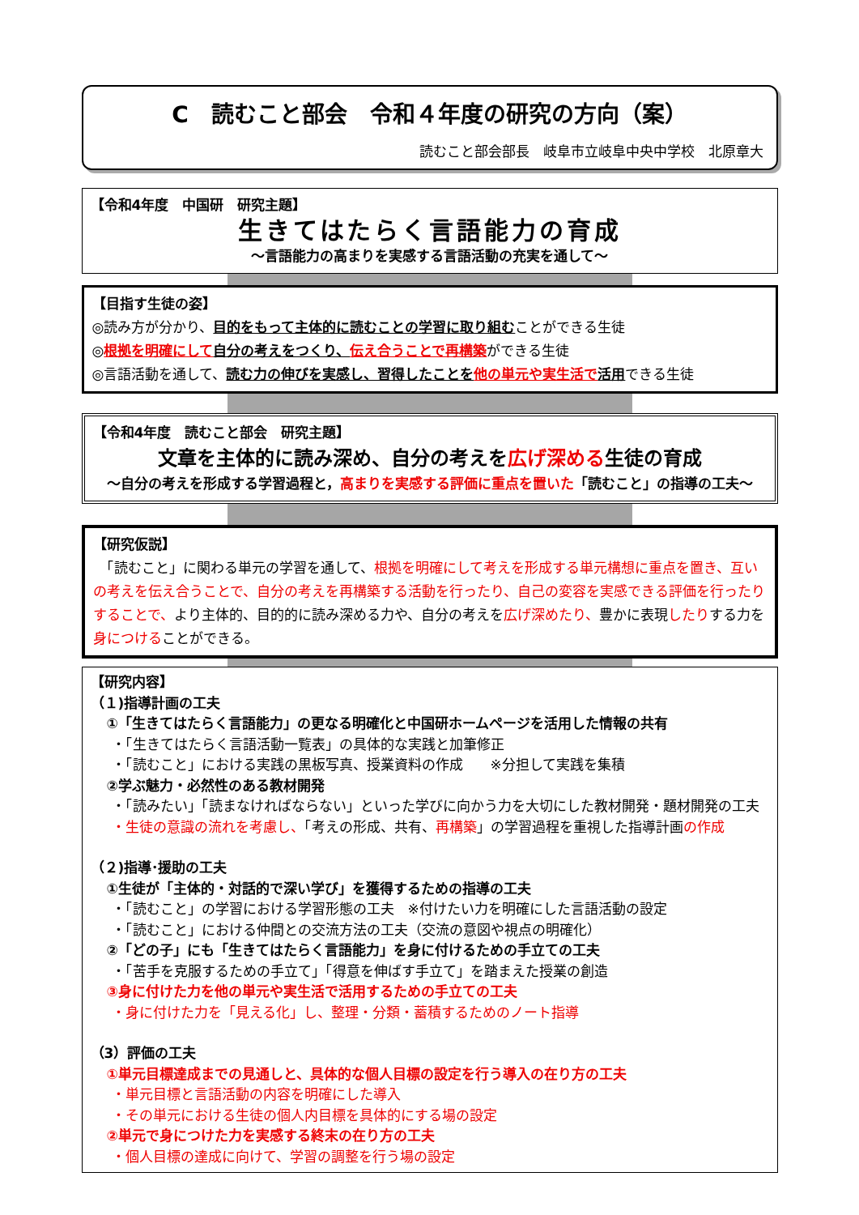C　読むこと部会　令和４年度の研究の方向（案）
読むこと部会部長　岐阜市立岐阜中央中学校　北原章大
【令和4年度　中国研　研究主題】
生きてはたらく言語能力の育成
～言語能力の高まりを実感する言語活動の充実を通して～
【目指す生徒の姿】
◎読み方が分かり、目的をもって主体的に読むことの学習に取り組むことができる生徒
◎根拠を明確にして 自分の考えをつくり、伝え合うことで再構築ができる生徒
◎言語活動を通して、読む力の伸びを実感し、習得したことを 他の単元や実生活で 活用できる生徒
【令和4年度　読むこと部会　研究主題】
文章を主体的に読み深め、自分の考えを広げ深める生徒の育成
～自分の考えを形成する学習過程と，高まりを実感する評価に重点を置いた「読むこと」の指導の工夫～
【研究仮説】
　「読むこと」に関わる単元の学習を通して、根拠を明確にして考えを形成する単元構想に重点を置き、互いの考えを伝え合うことで、自分の考えを再構築する活動を行ったり、自己の変容を実感できる評価を行ったりすることで、より主体的、目的的に読み深める力や、自分の考えを広げ深めたり、豊かに表現したりする力を身につけることができる。
【研究内容】
（１)指導計画の工夫
①「生きてはたらく言語能力」の更なる明確化と中国研ホームページを活用した情報の共有
・「生きてはたらく言語活動一覧表」の具体的な実践と加筆修正
・「読むこと」における実践の黒板写真、授業資料の作成　　※分担して実践を集積
②学ぶ魅力・必然性のある教材開発
・「読みたい」「読まなければならない」といった学びに向かう力を大切にした教材開発・題材開発の工夫
・生徒の意識の流れを考慮し、「考えの形成、共有、再構築」の学習過程を重視した指導計画の作成
（２)指導･援助の工夫
①生徒が「主体的・対話的で深い学び」を獲得するための指導の工夫
・「読むこと」の学習における学習形態の工夫　※付けたい力を明確にした言語活動の設定
・「読むこと」における仲間との交流方法の工夫（交流の意図や視点の明確化）
②「どの子」にも「生きてはたらく言語能力」を身に付けるための手立ての工夫
・「苦手を克服するための手立て」「得意を伸ばす手立て」を踏まえた授業の創造
③身に付けた力を他の単元や実生活で活用するための手立ての工夫
・身に付けた力を「見える化」し、整理・分類・蓄積するためのノート指導
（3）評価の工夫
①単元目標達成までの見通しと、具体的な個人目標の設定を行う導入の在り方の工夫
・単元目標と言語活動の内容を明確にした導入
・その単元における生徒の個人内目標を具体的にする場の設定
②単元で身につけた力を実感する終末の在り方の工夫
・個人目標の達成に向けて、学習の調整を行う場の設定